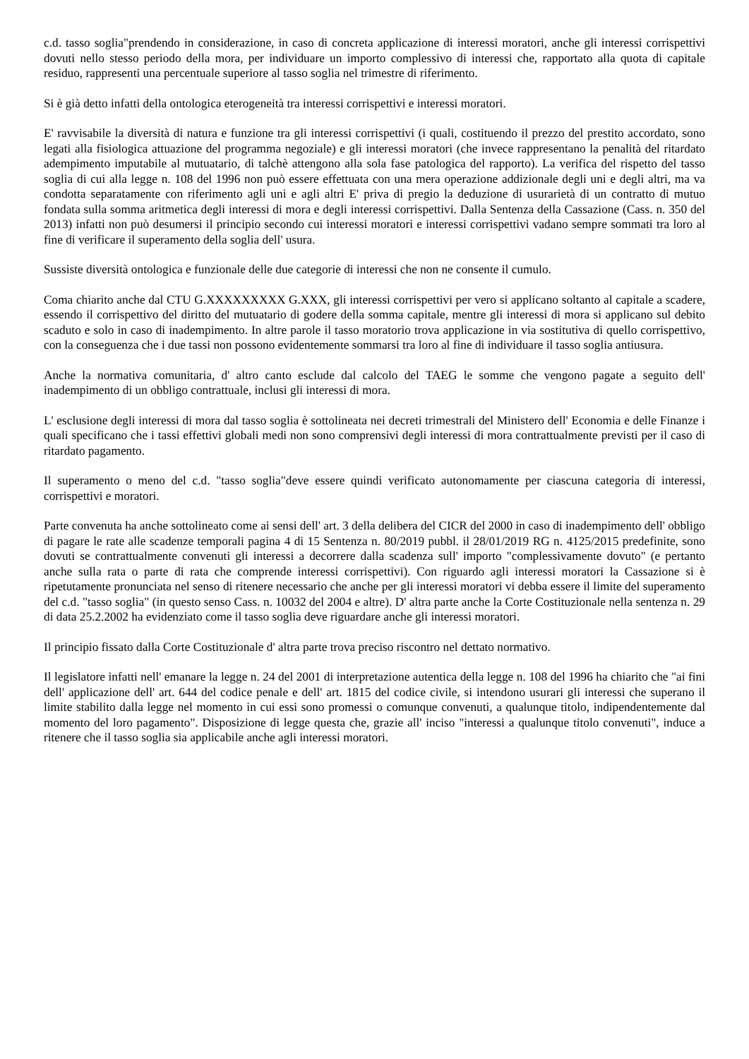c.d. tasso soglia"prendendo in considerazione, in caso di concreta applicazione di interessi moratori, anche gli interessi corrispettivi dovuti nello stesso periodo della mora, per individuare un importo complessivo di interessi che, rapportato alla quota di capitale residuo, rappresenti una percentuale superiore al tasso soglia nel trimestre di riferimento.
Si è già detto infatti della ontologica eterogeneità tra interessi corrispettivi e interessi moratori.
E' ravvisabile la diversità di natura e funzione tra gli interessi corrispettivi (i quali, costituendo il prezzo del prestito accordato, sono legati alla fisiologica attuazione del programma negoziale) e gli interessi moratori (che invece rappresentano la penalità del ritardato adempimento imputabile al mutuatario, di talchè attengono alla sola fase patologica del rapporto). La verifica del rispetto del tasso soglia di cui alla legge n. 108 del 1996 non può essere effettuata con una mera operazione addizionale degli uni e degli altri, ma va condotta separatamente con riferimento agli uni e agli altri E' priva di pregio la deduzione di usurarietà di un contratto di mutuo fondata sulla somma aritmetica degli interessi di mora e degli interessi corrispettivi. Dalla Sentenza della Cassazione (Cass. n. 350 del 2013) infatti non può desumersi il principio secondo cui interessi moratori e interessi corrispettivi vadano sempre sommati tra loro al fine di verificare il superamento della soglia dell' usura.
Sussiste diversità ontologica e funzionale delle due categorie di interessi che non ne consente il cumulo.
Coma chiarito anche dal CTU G.XXXXXXXXX G.XXX, gli interessi corrispettivi per vero si applicano soltanto al capitale a scadere, essendo il corrispettivo del diritto del mutuatario di godere della somma capitale, mentre gli interessi di mora si applicano sul debito scaduto e solo in caso di inadempimento. In altre parole il tasso moratorio trova applicazione in via sostitutiva di quello corrispettivo, con la conseguenza che i due tassi non possono evidentemente sommarsi tra loro al fine di individuare il tasso soglia antiusura.
Anche la normativa comunitaria, d' altro canto esclude dal calcolo del TAEG le somme che vengono pagate a seguito dell' inadempimento di un obbligo contrattuale, inclusi gli interessi di mora.
L' esclusione degli interessi di mora dal tasso soglia è sottolineata nei decreti trimestrali del Ministero dell' Economia e delle Finanze i quali specificano che i tassi effettivi globali medi non sono comprensivi degli interessi di mora contrattualmente previsti per il caso di ritardato pagamento.
Il superamento o meno del c.d. "tasso soglia"deve essere quindi verificato autonomamente per ciascuna categoria di interessi, corrispettivi e moratori.
Parte convenuta ha anche sottolineato come ai sensi dell' art. 3 della delibera del CICR del 2000 in caso di inadempimento dell' obbligo di pagare le rate alle scadenze temporali pagina 4 di 15 Sentenza n. 80/2019 pubbl. il 28/01/2019 RG n. 4125/2015 predefinite, sono dovuti se contrattualmente convenuti gli interessi a decorrere dalla scadenza sull' importo "complessivamente dovuto" (e pertanto anche sulla rata o parte di rata che comprende interessi corrispettivi). Con riguardo agli interessi moratori la Cassazione si è ripetutamente pronunciata nel senso di ritenere necessario che anche per gli interessi moratori vi debba essere il limite del superamento del c.d. "tasso soglia" (in questo senso Cass. n. 10032 del 2004 e altre). D' altra parte anche la Corte Costituzionale nella sentenza n. 29 di data 25.2.2002 ha evidenziato come il tasso soglia deve riguardare anche gli interessi moratori.
Il principio fissato dalla Corte Costituzionale d' altra parte trova preciso riscontro nel dettato normativo.
Il legislatore infatti nell' emanare la legge n. 24 del 2001 di interpretazione autentica della legge n. 108 del 1996 ha chiarito che "ai fini dell' applicazione dell' art. 644 del codice penale e dell' art. 1815 del codice civile, si intendono usurari gli interessi che superano il limite stabilito dalla legge nel momento in cui essi sono promessi o comunque convenuti, a qualunque titolo, indipendentemente dal momento del loro pagamento". Disposizione di legge questa che, grazie all' inciso "interessi a qualunque titolo convenuti", induce a ritenere che il tasso soglia sia applicabile anche agli interessi moratori.